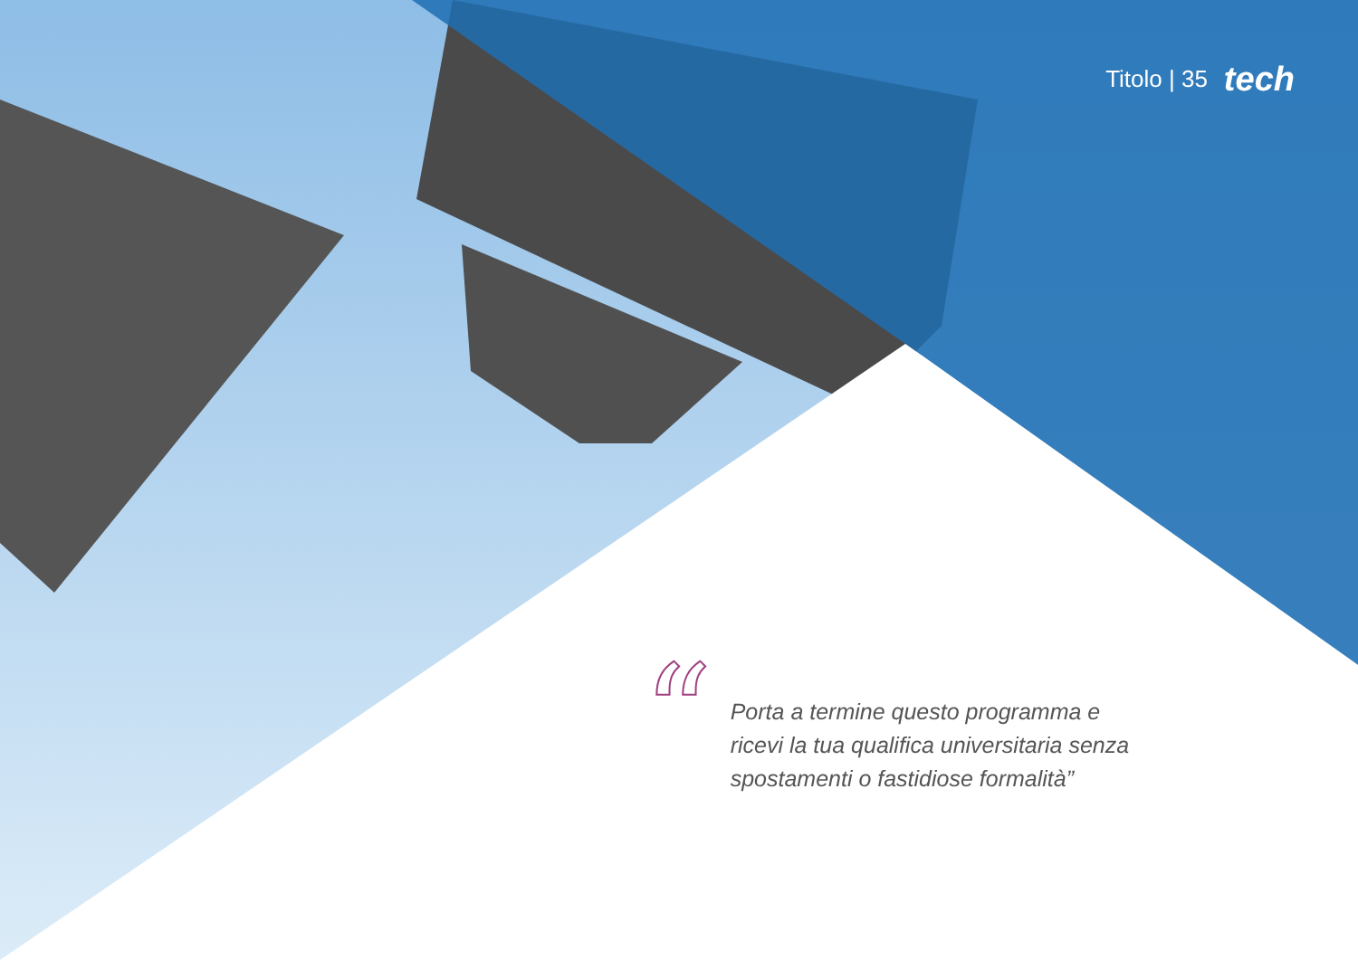Titolo | 35 tech
“
Porta a termine questo programma e ricevi la tua qualifica universitaria senza spostamenti o fastidiose formalità”